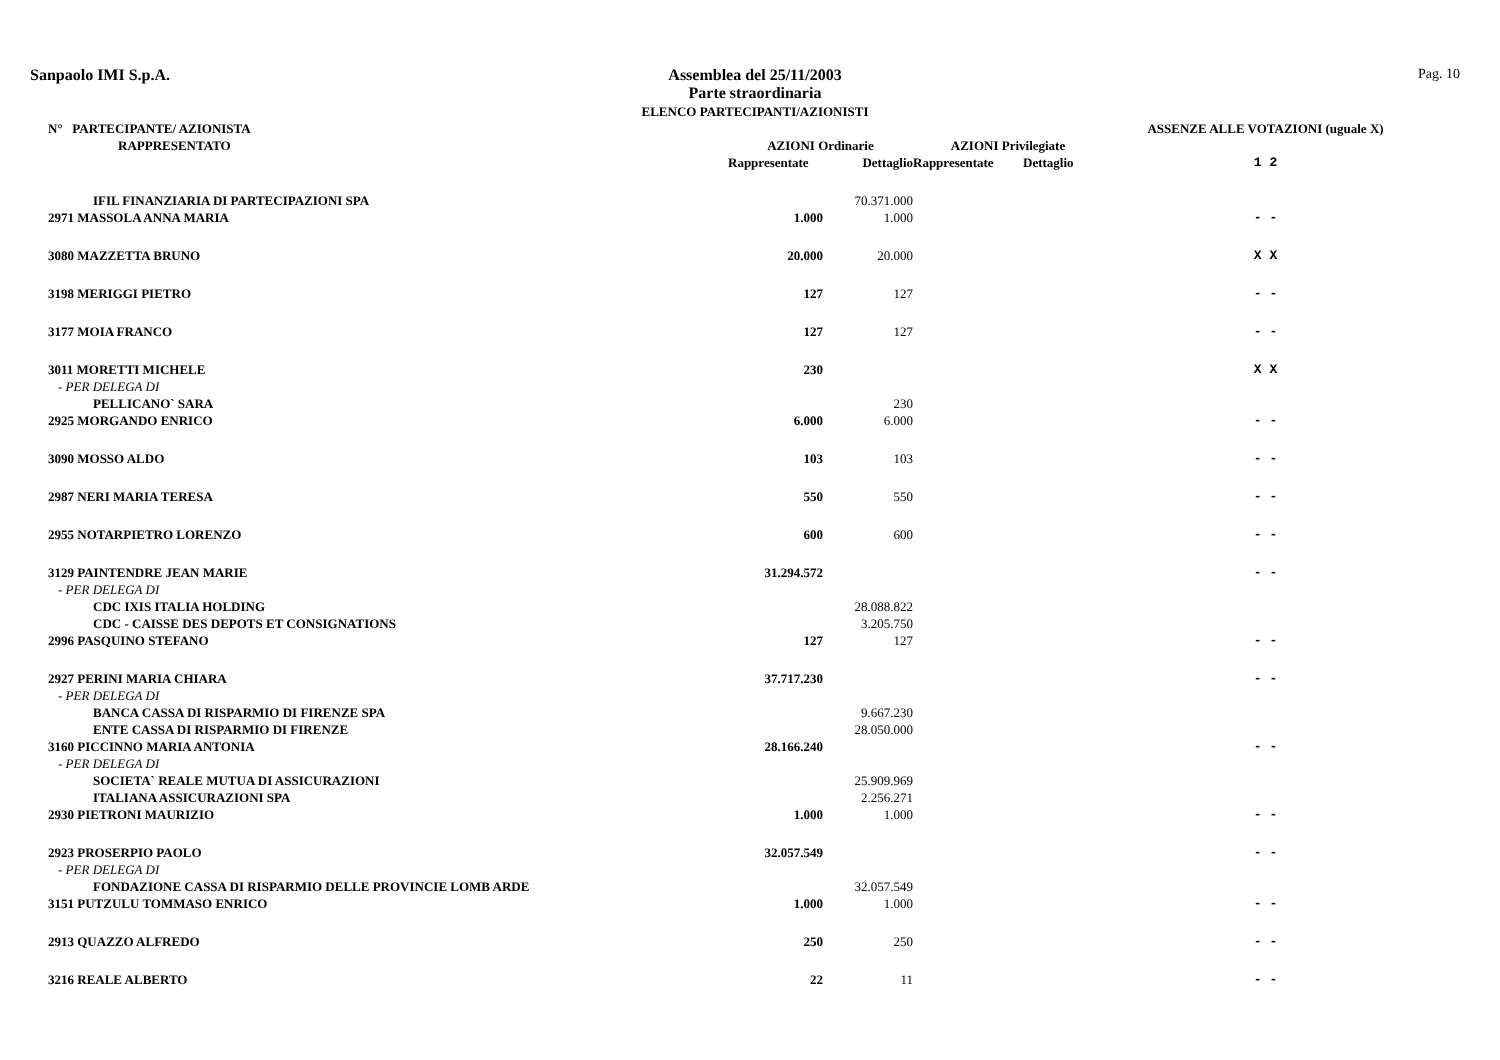Sanpaolo IMI S.p.A.
Assemblea del 25/11/2003
Parte straordinaria
ELENCO PARTECIPANTI/AZIONISTI
Pag. 10
| N° PARTECIPANTE/ AZIONISTA | | | | | ASSENZE ALLE VOTAZIONI (uguale X) |
| --- | --- | --- | --- | --- | --- |
| RAPPRESENTATO | AZIONI Ordinarie | | AZIONI Privilegiate | | |
| | Rappresentate | Dettaglio | Rappresentate | Dettaglio | 1 2 |
| IFIL FINANZIARIA DI PARTECIPAZIONI SPA | | 70.371.000 | | | |
| 2971 MASSOLA ANNA MARIA | 1.000 | 1.000 | | | - - |
| 3080 MAZZETTA BRUNO | 20.000 | 20.000 | | | X X |
| 3198 MERIGGI PIETRO | 127 | 127 | | | - - |
| 3177 MOIA FRANCO | 127 | 127 | | | - - |
| 3011 MORETTI MICHELE | 230 | | | | X X |
| - PER DELEGA DI | | | | | |
| PELLICANO` SARA | | 230 | | | |
| 2925 MORGANDO ENRICO | 6.000 | 6.000 | | | - - |
| 3090 MOSSO ALDO | 103 | 103 | | | - - |
| 2987 NERI MARIA TERESA | 550 | 550 | | | - - |
| 2955 NOTARPIETRO LORENZO | 600 | 600 | | | - - |
| 3129 PAINTENDRE JEAN MARIE | 31.294.572 | | | | - - |
| - PER DELEGA DI | | | | | |
| CDC IXIS ITALIA HOLDING | | 28.088.822 | | | |
| CDC - CAISSE DES DEPOTS ET CONSIGNATIONS | | 3.205.750 | | | |
| 2996 PASQUINO STEFANO | 127 | 127 | | | - - |
| 2927 PERINI MARIA CHIARA | 37.717.230 | | | | - - |
| - PER DELEGA DI | | | | | |
| BANCA CASSA DI RISPARMIO DI FIRENZE SPA | | 9.667.230 | | | |
| ENTE CASSA DI RISPARMIO DI FIRENZE | | 28.050.000 | | | |
| 3160 PICCINNO MARIA ANTONIA | 28.166.240 | | | | - - |
| - PER DELEGA DI | | | | | |
| SOCIETA` REALE MUTUA DI ASSICURAZIONI | | 25.909.969 | | | |
| ITALIANA ASSICURAZIONI SPA | | 2.256.271 | | | |
| 2930 PIETRONI MAURIZIO | 1.000 | 1.000 | | | - - |
| 2923 PROSERPIO PAOLO | 32.057.549 | | | | - - |
| - PER DELEGA DI | | | | | |
| FONDAZIONE CASSA DI RISPARMIO DELLE PROVINCIE LOMB ARDE | | 32.057.549 | | | |
| 3151 PUTZULU TOMMASO ENRICO | 1.000 | 1.000 | | | - - |
| 2913 QUAZZO ALFREDO | 250 | 250 | | | - - |
| 3216 REALE ALBERTO | 22 | 11 | | | - - |